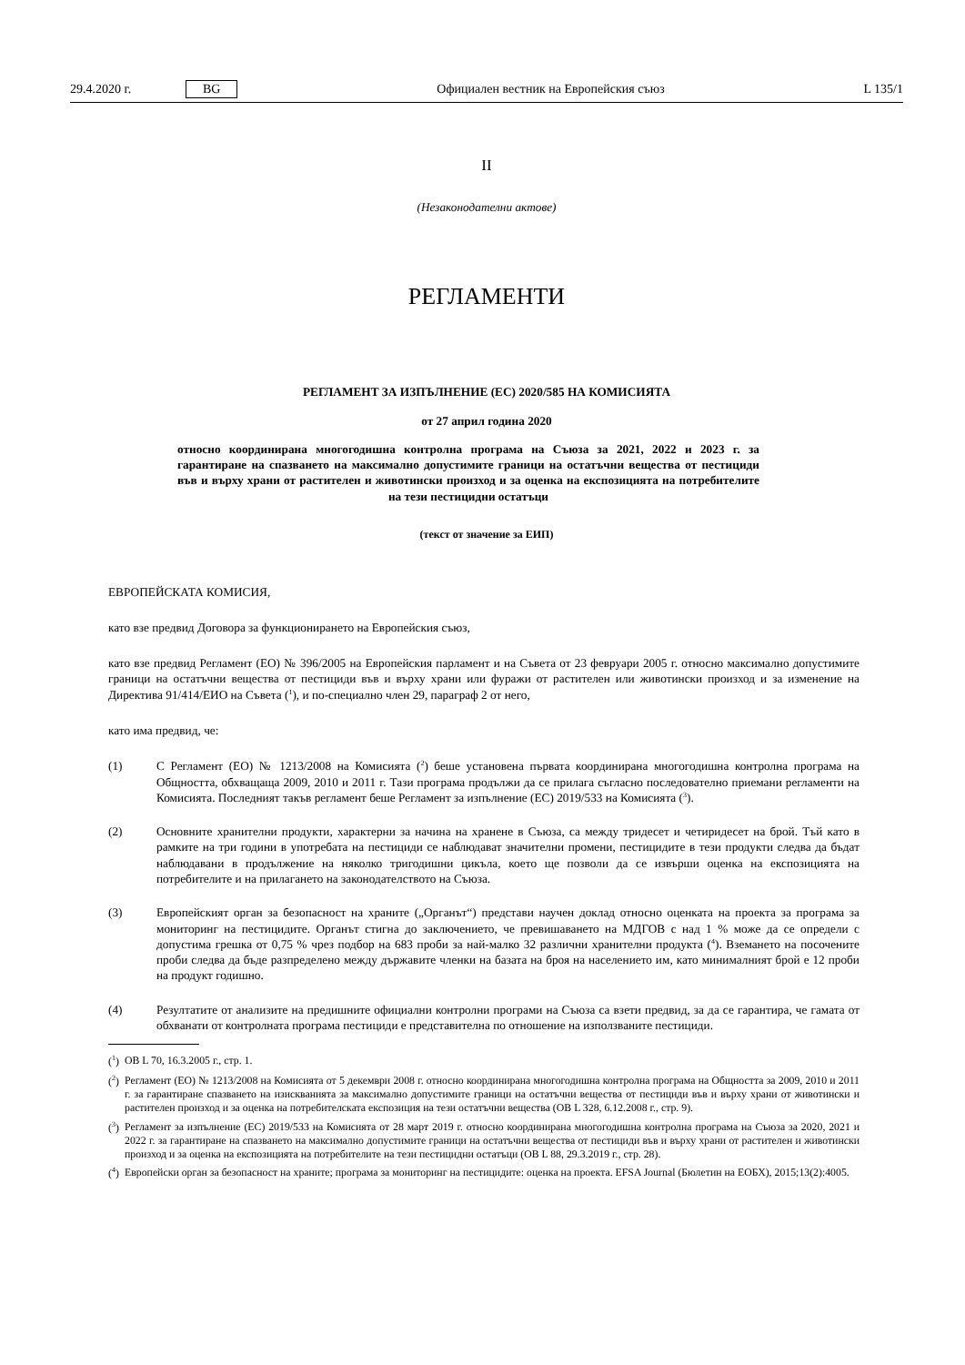29.4.2020 г. BG Официален вестник на Европейския съюз L 135/1
II
(Незаконодателни актове)
РЕГЛАМЕНТИ
РЕГЛАМЕНТ ЗА ИЗПЪЛНЕНИЕ (ЕС) 2020/585 НА КОМИСИЯТА
от 27 април година 2020
относно координирана многогодишна контролна програма на Съюза за 2021, 2022 и 2023 г. за гарантиране на спазването на максимално допустимите граници на остатъчни вещества от пестициди във и върху храни от растителен и животински произход и за оценка на експозицията на потребителите на тези пестицидни остатъци
(текст от значение за ЕИП)
ЕВРОПЕЙСКАТА КОМИСИЯ,
като взе предвид Договора за функционирането на Европейския съюз,
като взе предвид Регламент (ЕО) № 396/2005 на Европейския парламент и на Съвета от 23 февруари 2005 г. относно максимално допустимите граници на остатъчни вещества от пестициди във и върху храни или фуражи от растителен или животински произход и за изменение на Директива 91/414/ЕИО на Съвета (<sup>1</sup>), и по-специално член 29, параграф 2 от него,
като има предвид, че:
(1) С Регламент (ЕО) № 1213/2008 на Комисията (<sup>2</sup>) беше установена първата координирана многогодишна контролна програма на Общността, обхващаща 2009, 2010 и 2011 г. Тази програма продължи да се прилага съгласно последователно приемани регламенти на Комисията. Последният такъв регламент беше Регламент за изпълнение (ЕС) 2019/533 на Комисията (<sup>3</sup>).
(2) Основните хранителни продукти, характерни за начина на хранене в Съюза, са между тридесет и четиридесет на брой. Тъй като в рамките на три години в употребата на пестициди се наблюдават значителни промени, пестицидите в тези продукти следва да бъдат наблюдавани в продължение на няколко тригодишни цикъла, което ще позволи да се извърши оценка на експозицията на потребителите и на прилагането на законодателството на Съюза.
(3) Европейският орган за безопасност на храните („Органът“) представи научен доклад относно оценката на проекта за програма за мониторинг на пестицидите. Органът стигна до заключението, че превишаването на МДГОВ с над 1 % може да се определи с допустима грешка от 0,75 % чрез подбор на 683 проби за най-малко 32 различни хранителни продукта (<sup>4</sup>). Вземането на посочените проби следва да бъде разпределено между държавите членки на базата на броя на населението им, като минималният брой е 12 проби на продукт годишно.
(4) Резултатите от анализите на предишните официални контролни програми на Съюза са взети предвид, за да се гарантира, че гамата от обхванати от контролната програма пестициди е представителна по отношение на използваните пестициди.
(<sup>1</sup>)
ОВ L 70, 16.3.2005 г., стр. 1.
(<sup>2</sup>)
Регламент (ЕО) № 1213/2008 на Комисията от 5 декември 2008 г. относно координирана многогодишна контролна програма на Общността за 2009, 2010 и 2011 г. за гарантиране спазването на изискванията за максимално допустимите граници на остатъчни вещества от пестициди във и върху храни от животински и растителен произход и за оценка на потребителската експозиция на тези остатъчни вещества (ОВ L 328, 6.12.2008 г., стр. 9).
(<sup>3</sup>)
Регламент за изпълнение (ЕС) 2019/533 на Комисията от 28 март 2019 г. относно координирана многогодишна контролна програма на Съюза за 2020, 2021 и 2022 г. за гарантиране на спазването на максимално допустимите граници на остатъчни вещества от пестициди във и върху храни от растителен и животински произход и за оценка на експозицията на потребителите на тези пестицидни остатъци (ОВ L 88, 29.3.2019 г., стр. 28).
(<sup>4</sup>)
Европейски орган за безопасност на храните; програма за мониторинг на пестицидите: оценка на проекта. EFSA Journal (Бюлетин на ЕОБХ), 2015;13(2):4005.